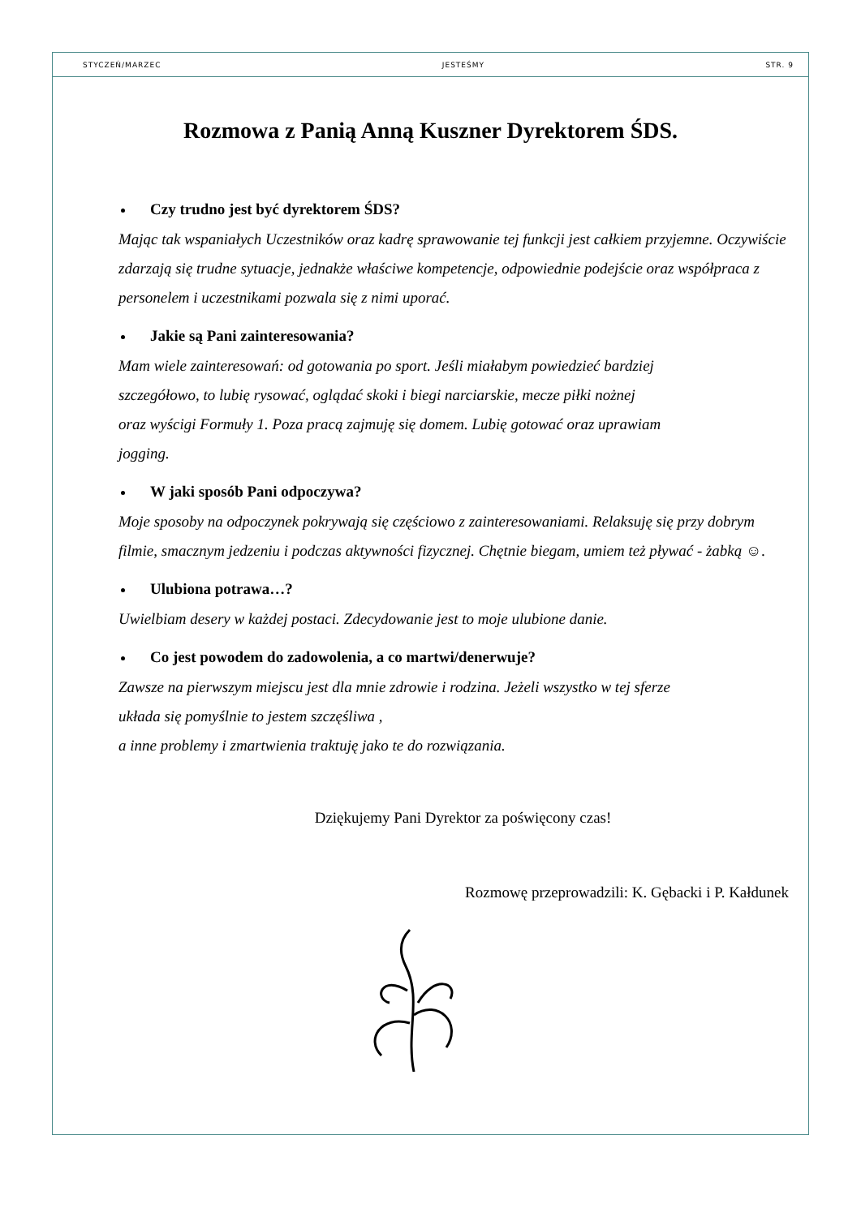STYCZEŃ/MARZEC JESTEŚMY STR. 9
Rozmowa z Panią Anną Kuszner Dyrektorem ŚDS.
Czy trudno jest być dyrektorem ŚDS?
Mając tak wspaniałych Uczestników oraz kadrę sprawowanie tej funkcji jest całkiem przyjemne. Oczywiście zdarzają się trudne sytuacje, jednakże właściwe kompetencje, odpowiednie podejście oraz współpraca z personelem i uczestnikami pozwala się z nimi uporać.
Jakie są Pani zainteresowania?
Mam wiele zainteresowań: od gotowania po sport. Jeśli miałabym powiedzieć bardziej
szczegółowo, to lubię rysować, oglądać skoki i biegi narciarskie, mecze piłki nożnej
oraz wyścigi Formuły 1. Poza pracą zajmuję się domem. Lubię gotować oraz uprawiam
jogging.
W jaki sposób Pani odpoczywa?
Moje sposoby na odpoczynek pokrywają się częściowo z zainteresowaniami. Relaksuję się przy dobrym filmie, smacznym jedzeniu i podczas aktywności fizycznej. Chętnie biegam, umiem też pływać - żabką ☺.
Ulubiona potrawa…?
Uwielbiam desery w każdej postaci. Zdecydowanie jest to moje ulubione danie.
Co jest powodem do zadowolenia, a co martwi/denerwuje?
Zawsze na pierwszym miejscu jest dla mnie zdrowie i rodzina. Jeżeli wszystko w tej sferze
układa się pomyślnie to jestem szczęśliwa ,
a inne problemy i zmartwienia traktuję jako te do rozwiązania.
Dziękujemy Pani Dyrektor za poświęcony czas!
Rozmowę przeprowadzili: K. Gębacki i P. Kałdunek